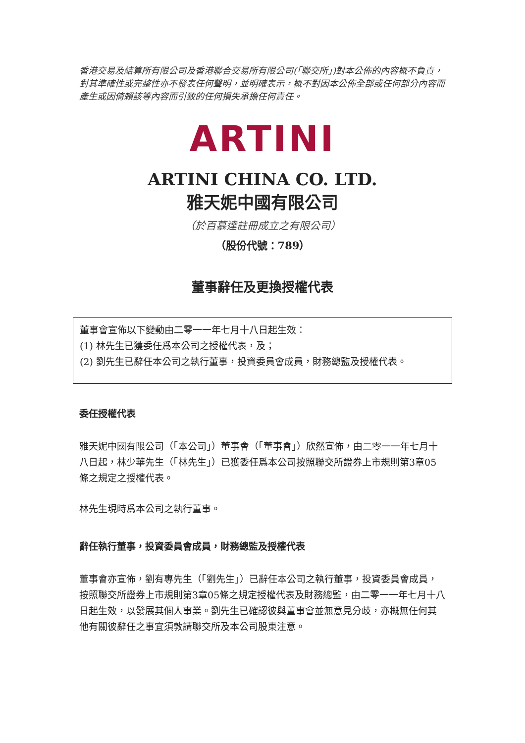香港交易及結算所有限公司及香港聯合交易所有限公司(「聯交所」)對本公佈的內容概不負責，對其準確性或完整性亦不發表任何聲明，並明確表示，概不對因本公佈全部或任何部分內容而產生或因倚賴該等內容而引致的任何損失承擔任何責任。
ARTINI
ARTINI CHINA CO. LTD.
雅天妮中國有限公司
（於百慕達註冊成立之有限公司）
（股份代號：789）
董事辭任及更換授權代表
董事會宣佈以下變動由二零一一年七月十八日起生效：
(1) 林先生已獲委任爲本公司之授權代表，及；
(2) 劉先生已辭任本公司之執行董事，投資委員會成員，財務總監及授權代表。
委任授權代表
雅天妮中國有限公司（「本公司」）董事會（「董事會」）欣然宣佈，由二零一一年七月十八日起，林少華先生（「林先生」）已獲委任爲本公司按照聯交所證券上市規則第3章05條之規定之授權代表。
林先生現時爲本公司之執行董事。
辭任執行董事，投資委員會成員，財務總監及授權代表
董事會亦宣佈，劉有專先生（「劉先生」）已辭任本公司之執行董事，投資委員會成員，按照聯交所證券上市規則第3章05條之規定授權代表及財務總監，由二零一一年七月十八日起生效，以發展其個人事業。劉先生已確認彼與董事會並無意見分歧，亦概無任何其他有關彼辭任之事宜須敦請聯交所及本公司股東注意。